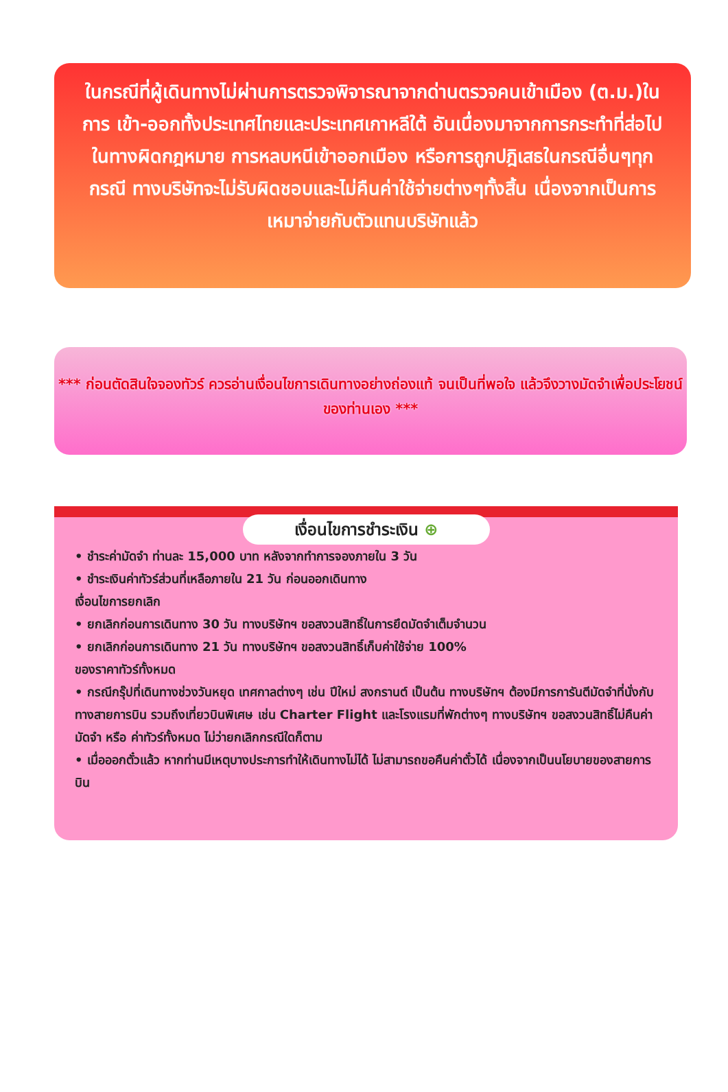ในกรณีที่ผู้เดินทางไม่ผ่านการตรวจพิจารณาจากด่านตรวจคนเข้าเมือง (ต.ม.)ในการ เข้า-ออกทั้งประเทศไทยและประเทศเกาหลีใต้ อันเนื่องมาจากการกระทำที่ส่อไปในทางผิดกฎหมาย การหลบหนีเข้าออกเมือง หรือการถูกปฎิเสธในกรณีอื่นๆทุกกรณี ทางบริษัทจะไม่รับผิดชอบและไม่คืนค่าใช้จ่ายต่างๆทั้งสิ้น เนื่องจากเป็นการเหมาจ่ายกับตัวแทนบริษัทแล้ว
*** ก่อนตัดสินใจจองทัวร์ ควรอ่านเงื่อนไขการเดินทางอย่างถ่องแท้ จนเป็นที่พอใจ แล้วจึงวางมัดจำเพื่อประโยชน์ของท่านเอง ***
เงื่อนไขการชำระเงิน ⊕
• ชำระค่ามัดจำ ท่านละ 15,000 บาท หลังจากทำการจองภายใน 3 วัน
• ชำระเงินค่าทัวร์ส่วนที่เหลือภายใน 21 วัน ก่อนออกเดินทาง
เงื่อนไขการยกเลิก
• ยกเลิกก่อนการเดินทาง 30 วัน ทางบริษัทฯ ขอสงวนสิทธิ์ในการยึดมัดจำเต็มจำนวน
• ยกเลิกก่อนการเดินทาง 21 วัน ทางบริษัทฯ ขอสงวนสิทธิ์เก็บค่าใช้จ่าย 100%
ของราคาทัวร์ทั้งหมด
• กรณีกรุ๊ปที่เดินทางช่วงวันหยุด เทศกาลต่างๆ เช่น ปีใหม่ สงกรานต์ เป็นต้น ทางบริษัทฯ ต้องมีการการันตีมัดจำที่นั่งกับทางสายการบิน รวมถึงเที่ยวบินพิเศษ เช่น Charter Flight และโรงแรมที่พักต่างๆ ทางบริษัทฯ ขอสงวนสิทธิ์ไม่คืนค่ามัดจำ หรือ ค่าทัวร์ทั้งหมด ไม่ว่ายกเลิกกรณีใดก็ตาม
• เมื่อออกตั๋วแล้ว หากท่านมีเหตุบางประการทำให้เดินทางไม่ได้ ไม่สามารถขอคืนค่าตั๋วได้ เนื่องจากเป็นนโยบายของสายการบิน